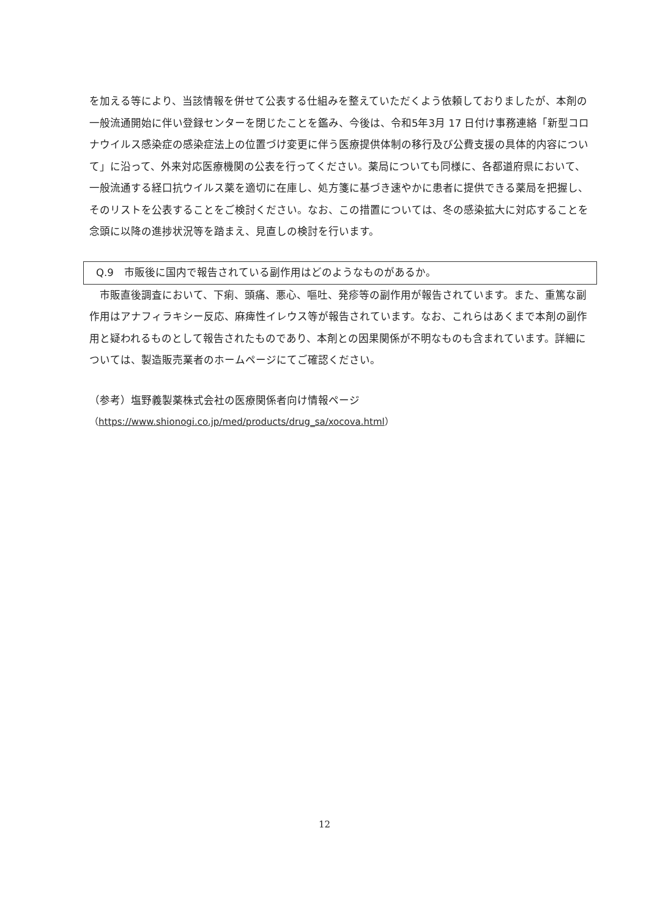を加える等により、当該情報を併せて公表する仕組みを整えていただくよう依頼しておりましたが、本剤の一般流通開始に伴い登録センターを閉じたことを鑑み、今後は、令和5年3月 17 日付け事務連絡「新型コロナウイルス感染症の感染症法上の位置づけ変更に伴う医療提供体制の移行及び公費支援の具体的内容について」に沿って、外来対応医療機関の公表を行ってください。薬局についても同様に、各都道府県において、一般流通する経口抗ウイルス薬を適切に在庫し、処方箋に基づき速やかに患者に提供できる薬局を把握し、そのリストを公表することをご検討ください。なお、この措置については、冬の感染拡大に対応することを念頭に以降の進捗状況等を踏まえ、見直しの検討を行います。
Q.9　市販後に国内で報告されている副作用はどのようなものがあるか。
　市販直後調査において、下痢、頭痛、悪心、嘔吐、発疹等の副作用が報告されています。また、重篤な副作用はアナフィラキシー反応、麻痺性イレウス等が報告されています。なお、これらはあくまで本剤の副作用と疑われるものとして報告されたものであり、本剤との因果関係が不明なものも含まれています。詳細については、製造販売業者のホームページにてご確認ください。
（参考）塩野義製薬株式会社の医療関係者向け情報ページ
（https://www.shionogi.co.jp/med/products/drug_sa/xocova.html）
12